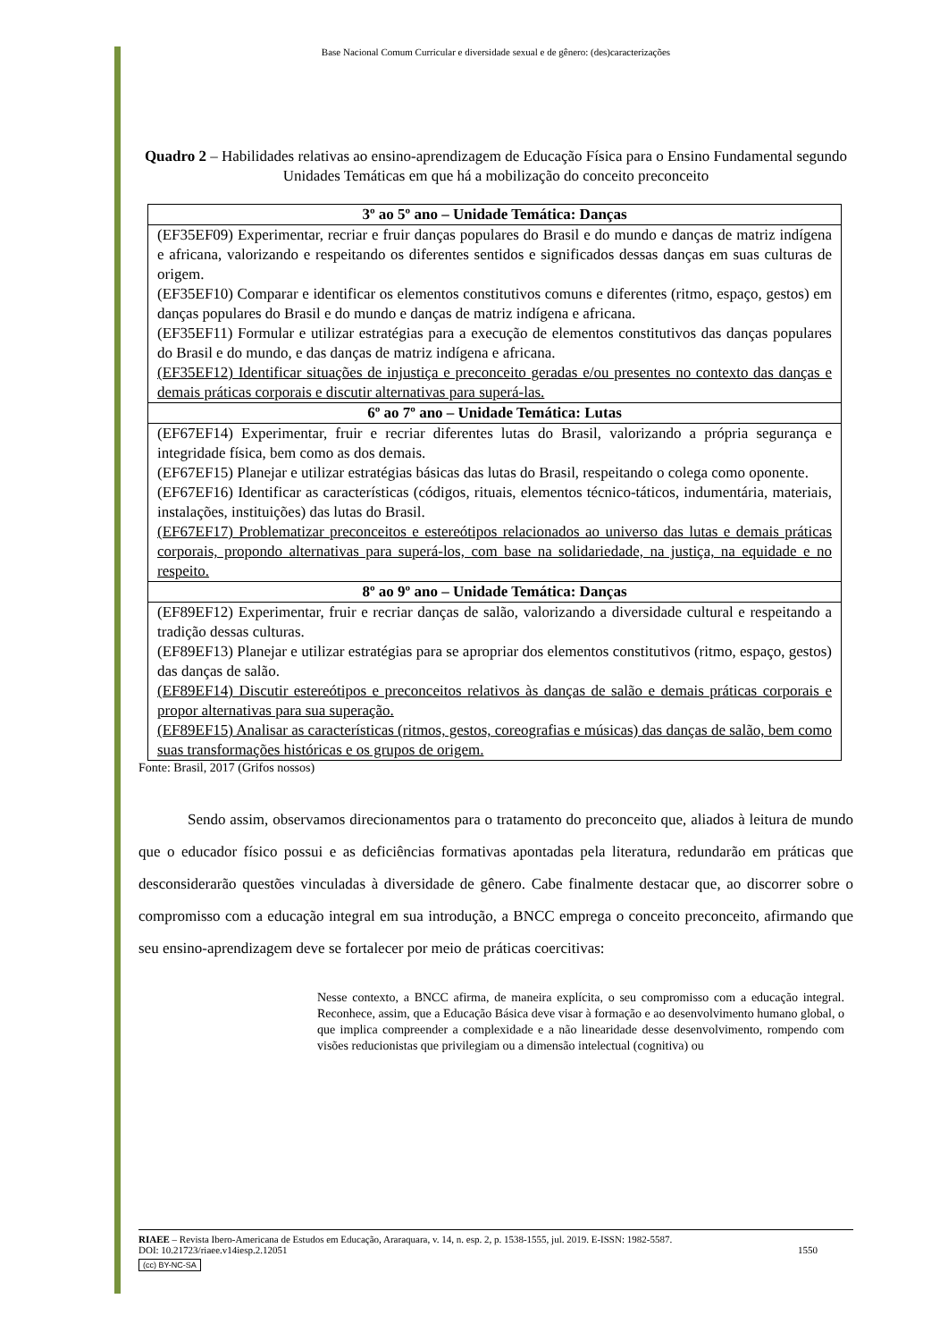Base Nacional Comum Curricular e diversidade sexual e de gênero: (des)caracterizações
Quadro 2 – Habilidades relativas ao ensino-aprendizagem de Educação Física para o Ensino Fundamental segundo Unidades Temáticas em que há a mobilização do conceito preconceito
| 3º ao 5º ano – Unidade Temática: Danças |
| --- |
| (EF35EF09) Experimentar, recriar e fruir danças populares do Brasil e do mundo e danças de matriz indígena e africana, valorizando e respeitando os diferentes sentidos e significados dessas danças em suas culturas de origem. (EF35EF10) Comparar e identificar os elementos constitutivos comuns e diferentes (ritmo, espaço, gestos) em danças populares do Brasil e do mundo e danças de matriz indígena e africana. (EF35EF11) Formular e utilizar estratégias para a execução de elementos constitutivos das danças populares do Brasil e do mundo, e das danças de matriz indígena e africana. (EF35EF12) Identificar situações de injustiça e preconceito geradas e/ou presentes no contexto das danças e demais práticas corporais e discutir alternativas para superá-las. |
| 6º ao 7º ano – Unidade Temática: Lutas |
| (EF67EF14) Experimentar, fruir e recriar diferentes lutas do Brasil, valorizando a própria segurança e integridade física, bem como as dos demais. (EF67EF15) Planejar e utilizar estratégias básicas das lutas do Brasil, respeitando o colega como oponente. (EF67EF16) Identificar as características (códigos, rituais, elementos técnico-táticos, indumentária, materiais, instalações, instituições) das lutas do Brasil. (EF67EF17) Problematizar preconceitos e estereótipos relacionados ao universo das lutas e demais práticas corporais, propondo alternativas para superá-los, com base na solidariedade, na justiça, na equidade e no respeito. |
| 8º ao 9º ano – Unidade Temática: Danças |
| (EF89EF12) Experimentar, fruir e recriar danças de salão, valorizando a diversidade cultural e respeitando a tradição dessas culturas. (EF89EF13) Planejar e utilizar estratégias para se apropriar dos elementos constitutivos (ritmo, espaço, gestos) das danças de salão. (EF89EF14) Discutir estereótipos e preconceitos relativos às danças de salão e demais práticas corporais e propor alternativas para sua superação. (EF89EF15) Analisar as características (ritmos, gestos, coreografias e músicas) das danças de salão, bem como suas transformações históricas e os grupos de origem. |
Fonte: Brasil, 2017 (Grifos nossos)
Sendo assim, observamos direcionamentos para o tratamento do preconceito que, aliados à leitura de mundo que o educador físico possui e as deficiências formativas apontadas pela literatura, redundarão em práticas que desconsiderarão questões vinculadas à diversidade de gênero. Cabe finalmente destacar que, ao discorrer sobre o compromisso com a educação integral em sua introdução, a BNCC emprega o conceito preconceito, afirmando que seu ensino-aprendizagem deve se fortalecer por meio de práticas coercitivas:
Nesse contexto, a BNCC afirma, de maneira explícita, o seu compromisso com a educação integral. Reconhece, assim, que a Educação Básica deve visar à formação e ao desenvolvimento humano global, o que implica compreender a complexidade e a não linearidade desse desenvolvimento, rompendo com visões reducionistas que privilegiam ou a dimensão intelectual (cognitiva) ou
RIAEE – Revista Ibero-Americana de Estudos em Educação, Araraquara, v. 14, n. esp. 2, p. 1538-1555, jul. 2019. E-ISSN: 1982-5587.
DOI: 10.21723/riaee.v14iesp.2.12051 1550
(cc) BY-NC-SA